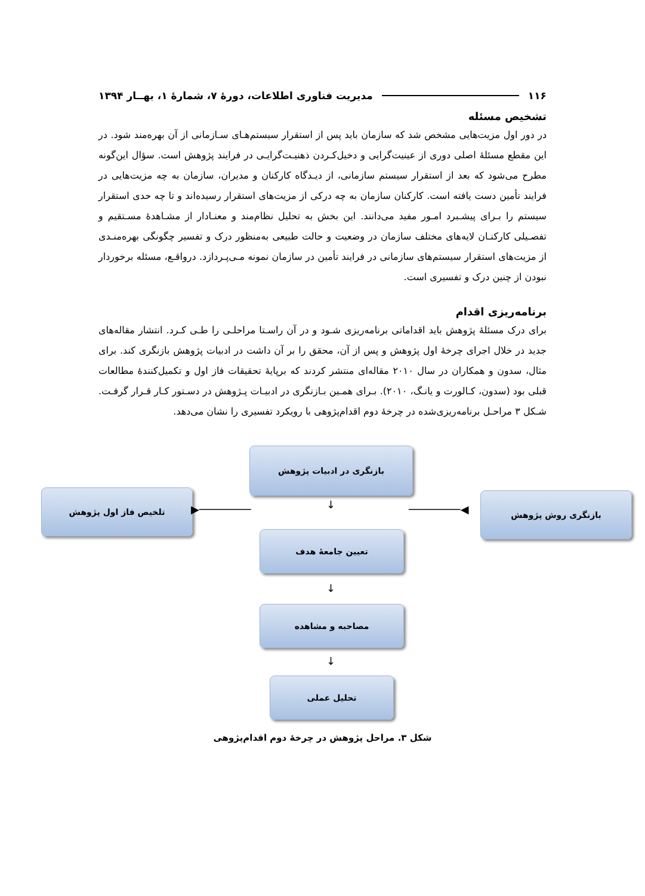۱۱۶ مدیریت فناوری اطلاعات، دورهٔ ۷، شمارهٔ ۱، بهــار ۱۳۹۴
تشخیص مسئله
در دور اول مزیت‌هایی مشخص شد که سازمان باید پس از استقرار سیستم‌هـای سـازمانی از آن بهره‌مند شود. در این مقطع مسئلهٔ اصلی دوری از عینیت‌گرایی و دخیل‌کـردن ذهنیـت‌گرایـی در فرایند پژوهش است. سؤال این‌گونه مطرح می‌شود که بعد از استقرار سیستم سازمانی، از دیـدگاه کارکنان و مدیران، سازمان به چه مزیت‌هایی در فرایند تأمین دست یافته است. کارکنان سازمان به چه درکی از مزیت‌های استقرار رسیده‌اند و تا چه حدی استقرار سیستم را بـرای پیشـبرد امـور مفید می‌دانند. این بخش به تحلیل نظام‌مند و معنـادار از مشـاهدهٔ مسـتقیم و تفصـیلی کارکنـان لایه‌های مختلف سازمان در وضعیت و حالت طبیعی به‌منظور درک و تفسیر چگونگی بهره‌منـدی از مزیت‌های استقرار سیستم‌های سازمانی در فرایند تأمین در سازمان نمونه مـی‌پـردازد. درواقـع، مسئله برخوردار نبودن از چنین درک و تفسیری است.
برنامه‌ریزی اقدام
برای درک مسئلهٔ پژوهش باید اقداماتی برنامه‌ریزی شـود و در آن راسـتا مراحلـی را طـی کـرد. انتشار مقاله‌های جدید در خلال اجرای چرخهٔ اول پژوهش و پس از آن، محقق را بر آن داشت در ادبیات پژوهش بازنگری کند. برای مثال، سدون و همکاران در سال ۲۰۱۰ مقاله‌ای منتشر کردند که برپایهٔ تحقیقات فاز اول و تکمیل‌کنندهٔ مطالعات قبلی بود (سدون، کـالورت و یانـگ، ۲۰۱۰). بـرای همـین بـازنگری در ادبیـات پـژوهش در دسـتور کـار قـرار گرفـت. شـکل ۳ مراحـل برنامه‌ریزی‌شده در چرخهٔ دوم اقدام‌پژوهی با رویکرد تفسیری را نشان می‌دهد.
بازنگری در ادبیات پژوهش
بازنگری روش پژوهش
تلخیص فاز اول پژوهش
────────▶ ◀──────── ↓
تعیین جامعهٔ هدف
↓
مصاحبه و مشاهده
↓
تحلیل عملی
شکل ۳. مراحل پژوهش در چرخهٔ دوم اقدام‌پژوهی